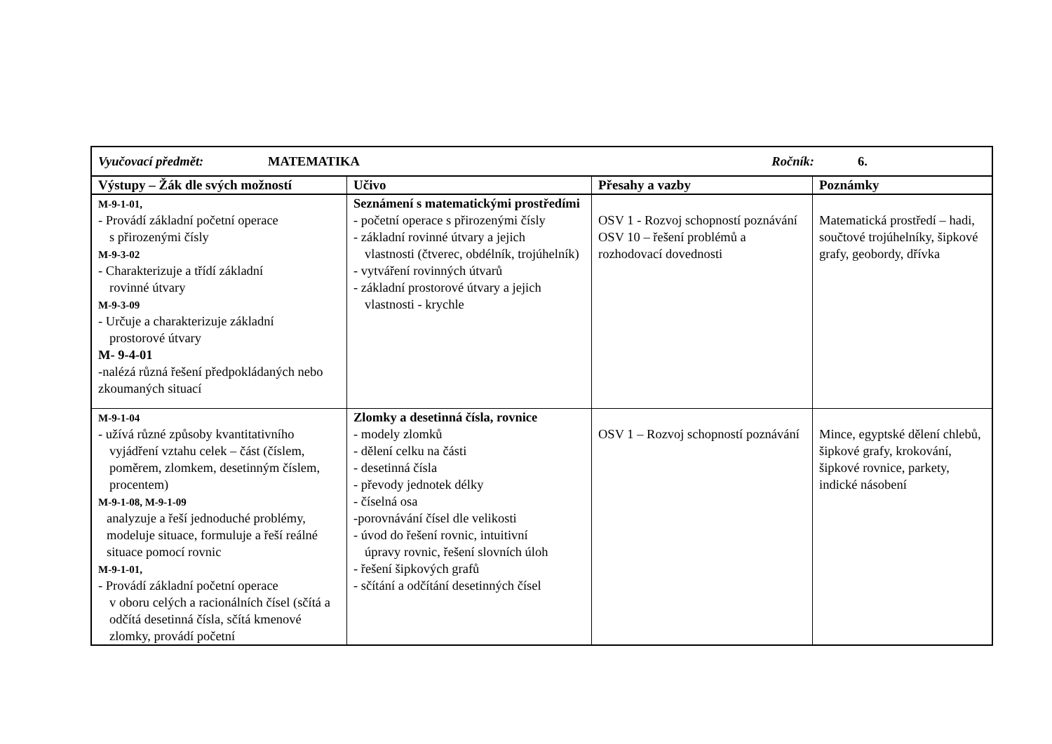| Vyučovací předmět: MATEMATIKA Ročník: 6. | | | |
| Výstupy – Žák dle svých možností | Učivo | Přesahy a vazby | Poznámky |
| M-9-1-01, - Provádí základní početní operace s přirozenými čísly M-9-3-02 - Charakterizuje a třídí základní rovinné útvary M-9-3-09 - Určuje a charakterizuje základní prostorové útvary M- 9-4-01 -nalézá různá řešení předpokládaných nebo zkoumaných situací | Seznámení s matematickými prostředími - početní operace s přirozenými čísly - základní rovinné útvary a jejich vlastnosti (čtverec, obdélník, trojúhelník) - vytváření rovinných útvarů - základní prostorové útvary a jejich vlastnosti - krychle | OSV 1 - Rozvoj schopností poznávání OSV 10 – řešení problémů a rozhodovací dovednosti | Matematická prostředí – hadi, součtové trojúhelníky, šipkové grafy, geobordy, dřívka |
| M-9-1-04 - užívá různé způsoby kvantitativního vyjádření vztahu celek – část (číslem, poměrem, zlomkem, desetinným číslem, procentem) M-9-1-08, M-9-1-09 analyzuje a řeší jednoduché problémy, modeluje situace, formuluje a řeší reálné situace pomocí rovnic M-9-1-01, - Provádí základní početní operace v oboru celých a racionálních čísel (sčítá a odčítá desetinná čísla, sčítá kmenové zlomky, provádí početní | Zlomky a desetinná čísla, rovnice - modely zlomků - dělení celku na části - desetinná čísla - převody jednotek délky - číselná osa -porovnávání čísel dle velikosti - úvod do řešení rovnic, intuitivní úpravy rovnic, řešení slovních úloh - řešení šipkových grafů - sčítání a odčítání desetinných čísel | OSV 1 – Rozvoj schopností poznávání | Mince, egyptské dělení chlebů, šipkové grafy, krokování, šipkové rovnice, parkety, indické násobení |